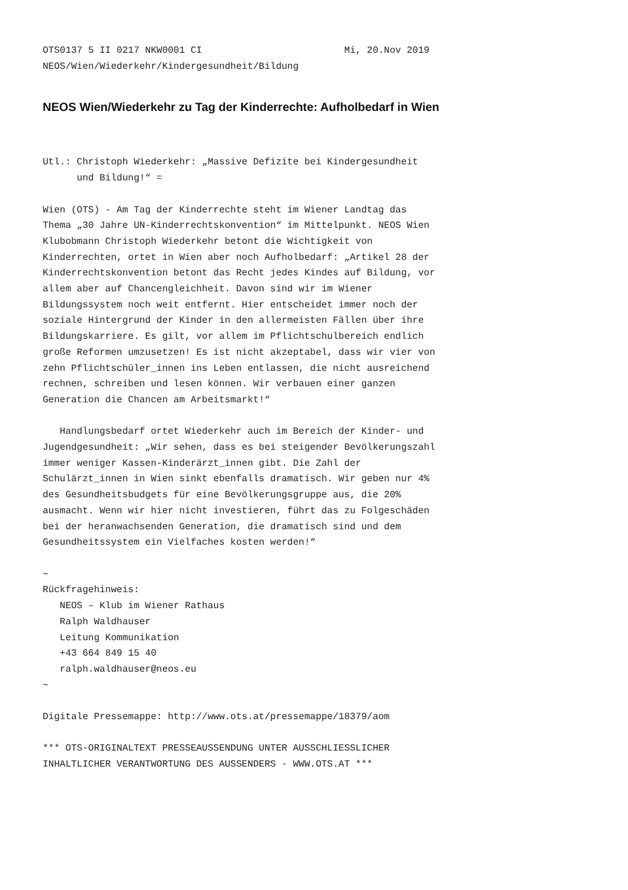OTS0137 5 II 0217 NKW0001 CI                         Mi, 20.Nov 2019
NEOS/Wien/Wiederkehr/Kindergesundheit/Bildung
NEOS Wien/Wiederkehr zu Tag der Kinderrechte: Aufholbedarf in Wien
Utl.: Christoph Wiederkehr: „Massive Defizite bei Kindergesundheit
      und Bildung!“ =

Wien (OTS) - Am Tag der Kinderrechte steht im Wiener Landtag das
Thema „30 Jahre UN-Kinderrechtskonvention“ im Mittelpunkt. NEOS Wien
Klubobmann Christoph Wiederkehr betont die Wichtigkeit von
Kinderrechten, ortet in Wien aber noch Aufholbedarf: „Artikel 28 der
Kinderrechtskonvention betont das Recht jedes Kindes auf Bildung, vor
allem aber auf Chancengleichheit. Davon sind wir im Wiener
Bildungssystem noch weit entfernt. Hier entscheidet immer noch der
soziale Hintergrund der Kinder in den allermeisten Fällen über ihre
Bildungskarriere. Es gilt, vor allem im Pflichtschulbereich endlich
große Reformen umzusetzen! Es ist nicht akzeptabel, dass wir vier von
zehn Pflichtschüler_innen ins Leben entlassen, die nicht ausreichend
rechnen, schreiben und lesen können. Wir verbauen einer ganzen
Generation die Chancen am Arbeitsmarkt!“

   Handlungsbedarf ortet Wiederkehr auch im Bereich der Kinder- und
Jugendgesundheit: „Wir sehen, dass es bei steigender Bevölkerungszahl
immer weniger Kassen-Kinderärzt_innen gibt. Die Zahl der
Schulärzt_innen in Wien sinkt ebenfalls dramatisch. Wir geben nur 4%
des Gesundheitsbudgets für eine Bevölkerungsgruppe aus, die 20%
ausmacht. Wenn wir hier nicht investieren, führt das zu Folgeschäden
bei der heranwachsenden Generation, die dramatisch sind und dem
Gesundheitssystem ein Vielfaches kosten werden!“

~
Rückfragehinweis:
   NEOS – Klub im Wiener Rathaus
   Ralph Waldhauser
   Leitung Kommunikation
   +43 664 849 15 40
   ralph.waldhauser@neos.eu
~

Digitale Pressemappe: http://www.ots.at/pressemappe/18379/aom

*** OTS-ORIGINALTEXT PRESSEAUSSENDUNG UNTER AUSSCHLIESSLICHER
INHALTLICHER VERANTWORTUNG DES AUSSENDERS - WWW.OTS.AT ***